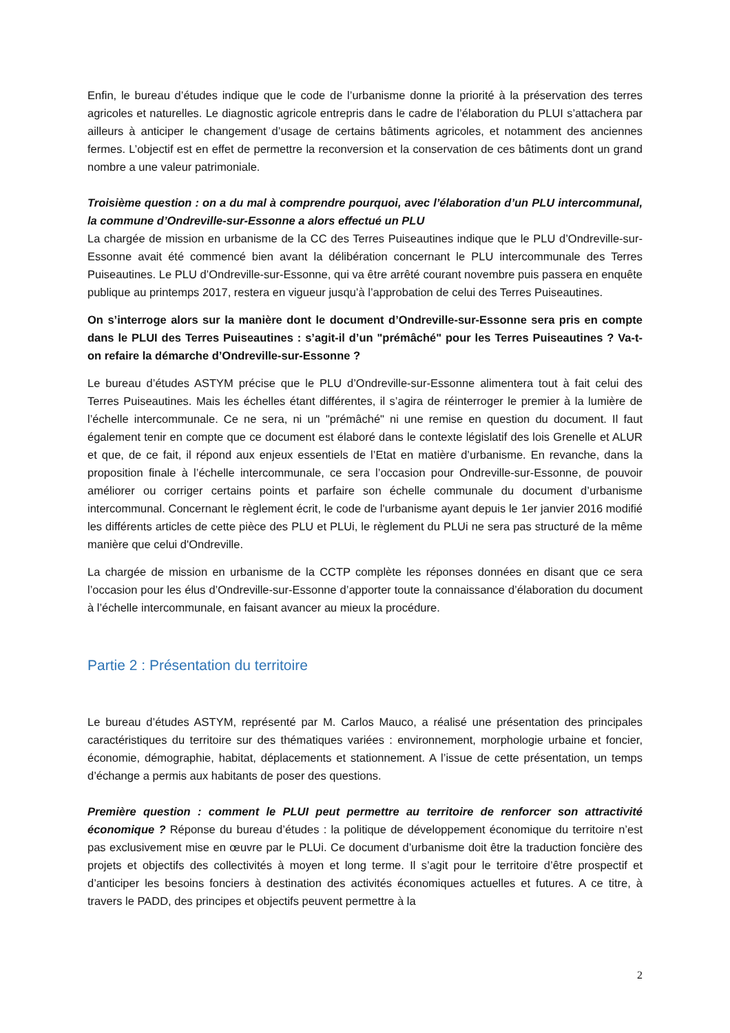Enfin, le bureau d’études indique que le code de l’urbanisme donne la priorité à la préservation des terres agricoles et naturelles. Le diagnostic agricole entrepris dans le cadre de l’élaboration du PLUI s’attachera par ailleurs à anticiper le changement d’usage de certains bâtiments agricoles, et notamment des anciennes fermes. L’objectif est en effet de permettre la reconversion et la conservation de ces bâtiments dont un grand nombre a une valeur patrimoniale.
Troisième question : on a du mal à comprendre pourquoi, avec l’élaboration d’un PLU intercommunal, la commune d’Ondreville-sur-Essonne a alors effectué un PLU
La chargée de mission en urbanisme de la CC des Terres Puiseautines indique que le PLU d’Ondreville-sur-Essonne avait été commencé bien avant la délibération concernant le PLU intercommunale des Terres Puiseautines. Le PLU d’Ondreville-sur-Essonne, qui va être arrêté courant novembre puis passera en enquête publique au printemps 2017, restera en vigueur jusqu’à l’approbation de celui des Terres Puiseautines.
On s’interroge alors sur la manière dont le document d’Ondreville-sur-Essonne sera pris en compte dans le PLUI des Terres Puiseautines : s’agit-il d’un "prémâché" pour les Terres Puiseautines ? Va-t-on refaire la démarche d’Ondreville-sur-Essonne ?
Le bureau d’études ASTYM précise que le PLU d’Ondreville-sur-Essonne alimentera tout à fait celui des Terres Puiseautines. Mais les échelles étant différentes, il s’agira de réinterroger le premier à la lumière de l’échelle intercommunale. Ce ne sera, ni un "prémâché" ni une remise en question du document. Il faut également tenir en compte que ce document est élaboré dans le contexte législatif des lois Grenelle et ALUR et que, de ce fait, il répond aux enjeux essentiels de l’Etat en matière d’urbanisme. En revanche, dans la proposition finale à l’échelle intercommunale, ce sera l’occasion pour Ondreville-sur-Essonne, de pouvoir améliorer ou corriger certains points et parfaire son échelle communale du document d’urbanisme intercommunal. Concernant le règlement écrit, le code de l'urbanisme ayant depuis le 1er janvier 2016 modifié les différents articles de cette pièce des PLU et PLUi, le règlement du PLUi ne sera pas structuré de la même manière que celui d'Ondreville.
La chargée de mission en urbanisme de la CCTP complète les réponses données en disant que ce sera l’occasion pour les élus d’Ondreville-sur-Essonne d’apporter toute la connaissance d’élaboration du document à l’échelle intercommunale, en faisant avancer au mieux la procédure.
Partie 2 : Présentation du territoire
Le bureau d’études ASTYM, représenté par M. Carlos Mauco, a réalisé une présentation des principales caractéristiques du territoire sur des thématiques variées : environnement, morphologie urbaine et foncier, économie, démographie, habitat, déplacements et stationnement. A l’issue de cette présentation, un temps d’échange a permis aux habitants de poser des questions.
Première question : comment le PLUI peut permettre au territoire de renforcer son attractivité économique ? Réponse du bureau d’études : la politique de développement économique du territoire n’est pas exclusivement mise en œuvre par le PLUi. Ce document d’urbanisme doit être la traduction foncière des projets et objectifs des collectivités à moyen et long terme. Il s’agit pour le territoire d’être prospectif et d’anticiper les besoins fonciers à destination des activités économiques actuelles et futures. A ce titre, à travers le PADD, des principes et objectifs peuvent permettre à la
2